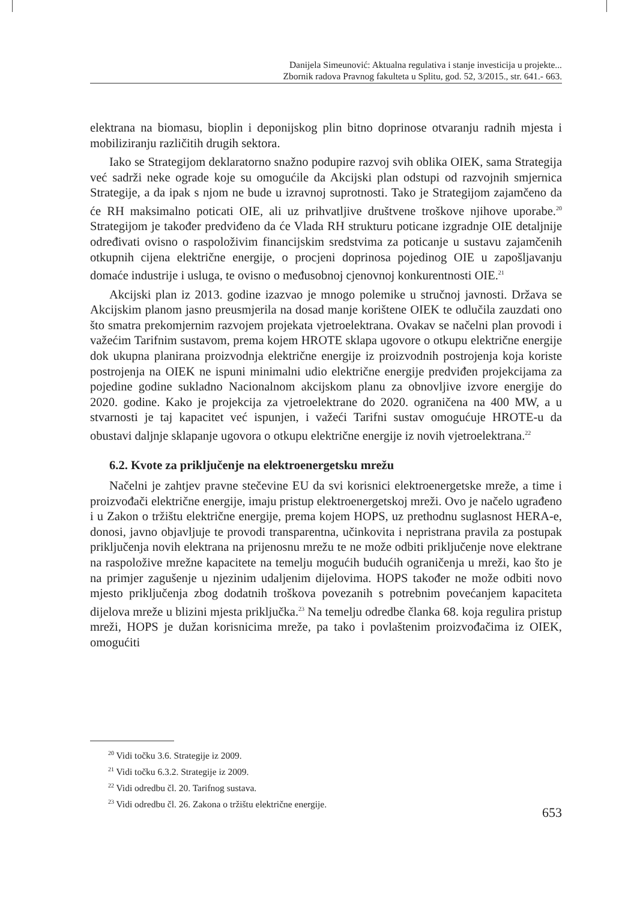Danijela Simeunović: Aktualna regulativa i stanje investicija u projekte...
Zbornik radova Pravnog fakulteta u Splitu, god. 52, 3/2015., str. 641.- 663.
elektrana na biomasu, bioplin i deponijskog plin bitno doprinose otvaranju radnih mjesta i mobiliziranju različitih drugih sektora.
Iako se Strategijom deklaratorno snažno podupire razvoj svih oblika OIEK, sama Strategija već sadrži neke ograde koje su omogućile da Akcijski plan odstupi od razvojnih smjernica Strategije, a da ipak s njom ne bude u izravnoj suprotnosti. Tako je Strategijom zajamčeno da će RH maksimalno poticati OIE, ali uz prihvatljive društvene troškove njihove uporabe.<sup>20</sup> Strategijom je također predviđeno da će Vlada RH strukturu poticane izgradnje OIE detaljnije određivati ovisno o raspoloživim financijskim sredstvima za poticanje u sustavu zajamčenih otkupnih cijena električne energije, o procjeni doprinosa pojedinog OIE u zapošljavanju domaće industrije i usluga, te ovisno o međusobnoj cjenovnoj konkurentnosti OIE.<sup>21</sup>
Akcijski plan iz 2013. godine izazvao je mnogo polemike u stručnoj javnosti. Država se Akcijskim planom jasno preusmjerila na dosad manje korištene OIEK te odlučila zauzdati ono što smatra prekomjernim razvojem projekata vjetroelektrana. Ovakav se načelni plan provodi i važećim Tarifnim sustavom, prema kojem HROTE sklapa ugovore o otkupu električne energije dok ukupna planirana proizvodnja električne energije iz proizvodnih postrojenja koja koriste postrojenja na OIEK ne ispuni minimalni udio električne energije predviđen projekcijama za pojedine godine sukladno Nacionalnom akcijskom planu za obnovljive izvore energije do 2020. godine. Kako je projekcija za vjetroelektrane do 2020. ograničena na 400 MW, a u stvarnosti je taj kapacitet već ispunjen, i važeći Tarifni sustav omogućuje HROTE-u da obustavi daljnje sklapanje ugovora o otkupu električne energije iz novih vjetroelektrana.<sup>22</sup>
6.2. Kvote za priključenje na elektroenergetsku mrežu
Načelni je zahtjev pravne stečevine EU da svi korisnici elektroenergetske mreže, a time i proizvođači električne energije, imaju pristup elektroenergetskoj mreži. Ovo je načelo ugrađeno i u Zakon o tržištu električne energije, prema kojem HOPS, uz prethodnu suglasnost HERA-e, donosi, javno objavljuje te provodi transparentna, učinkovita i nepristrana pravila za postupak priključenja novih elektrana na prijenosnu mrežu te ne može odbiti priključenje nove elektrane na raspoložive mrežne kapacitete na temelju mogućih budućih ograničenja u mreži, kao što je na primjer zagušenje u njezinim udaljenim dijelovima. HOPS također ne može odbiti novo mjesto priključenja zbog dodatnih troškova povezanih s potrebnim povećanjem kapaciteta dijelova mreže u blizini mjesta priključka.<sup>23</sup> Na temelju odredbe članka 68. koja regulira pristup mreži, HOPS je dužan korisnicima mreže, pa tako i povlaštenim proizvođačima iz OIEK, omogućiti
<sup>20</sup> Vidi točku 3.6. Strategije iz 2009.
<sup>21</sup> Vidi točku 6.3.2. Strategije iz 2009.
<sup>22</sup> Vidi odredbu čl. 20. Tarifnog sustava.
<sup>23</sup> Vidi odredbu čl. 26. Zakona o tržištu električne energije.
653